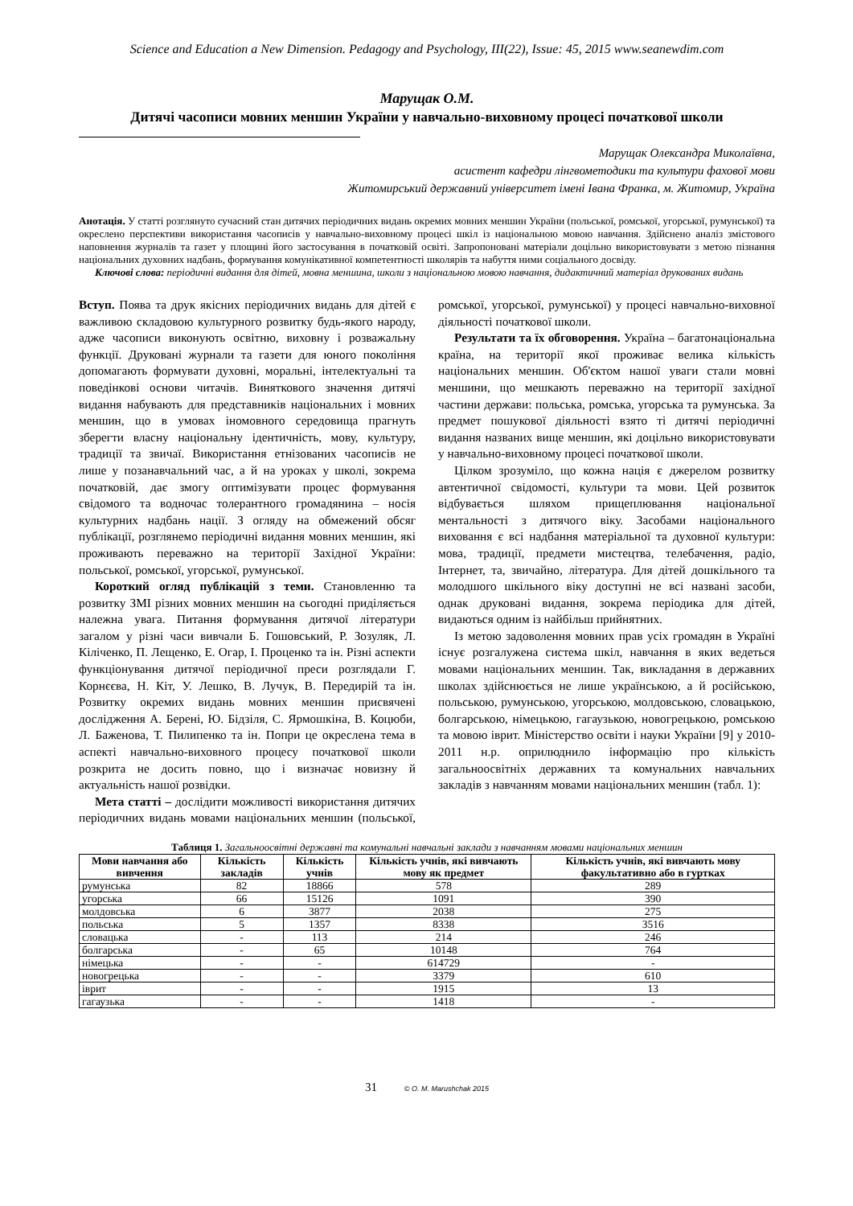Science and Education a New Dimension. Pedagogy and Psychology, III(22), Issue: 45, 2015 www.seanewdim.com
Марущак О.М.
Дитячі часописи мовних меншин України у навчально-виховному процесі початкової школи
Марущак Олександра Миколаївна,
асистент кафедри лінгвометодики та культури фахової мови
Житомирський державний університет імені Івана Франка, м. Житомир, Україна
Анотація. У статті розглянуто сучасний стан дитячих періодичних видань окремих мовних меншин України (польської, ромської, угорської, румунської) та окреслено перспективи використання часописів у навчально-виховному процесі шкіл із національною мовою навчання. Здійснено аналіз змістового наповнення журналів та газет у площині його застосування в початковій освіті. Запропоновані матеріали доцільно використовувати з метою пізнання національних духовних надбань, формування комунікативної компетентності школярів та набуття ними соціального досвіду.
Ключові слова: періодичні видання для дітей, мовна меншина, школи з національною мовою навчання, дидактичний матеріал друкованих видань
Вступ. Поява та друк якісних періодичних видань для дітей є важливою складовою культурного розвитку будь-якого народу, адже часописи виконують освітню, виховну і розважальну функції. Друковані журнали та газети для юного покоління допомагають формувати духовні, моральні, інтелектуальні та поведінкові основи читачів. Виняткового значення дитячі видання набувають для представників національних і мовних меншин, що в умовах іномовного середовища прагнуть зберегти власну національну ідентичність, мову, культуру, традиції та звичаї. Використання етнізованих часописів не лише у позанавчальний час, а й на уроках у школі, зокрема початковій, дає змогу оптимізувати процес формування свідомого та водночас толерантного громадянина – носія культурних надбань нації. З огляду на обмежений обсяг публікації, розглянемо періодичні видання мовних меншин, які проживають переважно на території Західної України: польської, ромської, угорської, румунської.
Короткий огляд публікацій з теми. Становленню та розвитку ЗМІ різних мовних меншин на сьогодні приділяється належна увага. Питання формування дитячої літератури загалом у різні часи вивчали Б. Гошовський, Р. Зозуляк, Л. Кіліченко, П. Лещенко, Е. Огар, І. Проценко та ін. Різні аспекти функціонування дитячої періодичної преси розглядали Г. Корнєєва, Н. Кіт, У. Лешко, В. Лучук, В. Передирій та ін. Розвитку окремих видань мовних меншин присвячені дослідження А. Берені, Ю. Бідзіля, С. Ярмошкіна, В. Коцюби, Л. Баженова, Т. Пилипенко та ін. Попри це окреслена тема в аспекті навчально-виховного процесу початкової школи розкрита не досить повно, що і визначає новизну й актуальність нашої розвідки.
Мета статті – дослідити можливості використання дитячих періодичних видань мовами національних меншин (польської, ромської, угорської, румунської) у процесі навчально-виховної діяльності початкової школи.
Результати та їх обговорення. Україна – багатонаціональна країна, на території якої проживає велика кількість національних меншин. Об'єктом нашої уваги стали мовні меншини, що мешкають переважно на території західної частини держави: польська, ромська, угорська та румунська. За предмет пошукової діяльності взято ті дитячі періодичні видання названих вище меншин, які доцільно використовувати у навчально-виховному процесі початкової школи.
Цілком зрозуміло, що кожна нація є джерелом розвитку автентичної свідомості, культури та мови. Цей розвиток відбувається шляхом прищеплювання національної ментальності з дитячого віку. Засобами національного виховання є всі надбання матеріальної та духовної культури: мова, традиції, предмети мистецтва, телебачення, радіо, Інтернет, та, звичайно, література. Для дітей дошкільного та молодшого шкільного віку доступні не всі названі засоби, однак друковані видання, зокрема періодика для дітей, видаються одним із найбільш прийнятних.
Із метою задоволення мовних прав усіх громадян в Україні існує розгалужена система шкіл, навчання в яких ведеться мовами національних меншин. Так, викладання в державних школах здійснюється не лише українською, а й російською, польською, румунською, угорською, молдовською, словацькою, болгарською, німецькою, гагаузькою, новогрецькою, ромською та мовою іврит. Міністерство освіти і науки України [9] у 2010-2011 н.р. оприлюднило інформацію про кількість загальноосвітніх державних та комунальних навчальних закладів з навчанням мовами національних меншин (табл. 1):
Таблиця 1. Загальноосвітні державні та комунальні навчальні заклади з навчанням мовами національних меншин
| Мови навчання або вивчення | Кількість закладів | Кількість учнів | Кількість учнів, які вивчають мову як предмет | Кількість учнів, які вивчають мову факультативно або в гуртках |
| --- | --- | --- | --- | --- |
| румунська | 82 | 18866 | 578 | 289 |
| угорська | 66 | 15126 | 1091 | 390 |
| молдовська | 6 | 3877 | 2038 | 275 |
| польська | 5 | 1357 | 8338 | 3516 |
| словацька | - | 113 | 214 | 246 |
| болгарська | - | 65 | 10148 | 764 |
| німецька | - | - | 614729 | - |
| новогрецька | - | - | 3379 | 610 |
| іврит | - | - | 1915 | 13 |
| гагаузька | - | - | 1418 | - |
31 © O. M. Marushchak 2015